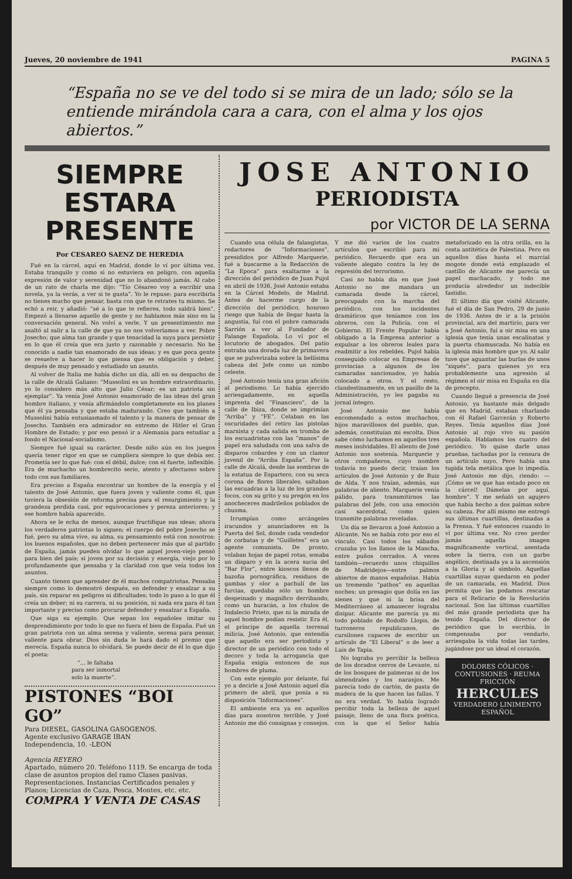Jueves, 20 noviembre de 1941 PAGINA 5
“España no se ve del todo si se mira de un lado; sólo se la entiende mirándola cara a cara, con el alma y los ojos abiertos.”
SIEMPRE ESTARA PRESENTE
Por CESAREO SAENZ DE HEREDIA
Fué en la cárcel, aquí en Madrid, donde lo ví por última vez. Estaba tranquilo y como si no estuviera en peligro, con aquella expresión de valor y serenidad que no lo abandonó jamás. Al cabo de un rato de charla me dijo: “Tío Césareo voy a escribir una novela, ya la verás, a ver si te gusta”. Yo le repuse: para escribirla no tienes mucho que pensar, basta con que te retrates tu mismo. Se echó a reir, y añadió: “sé a lo que te refieres, todo saldrá bien”. Empezó a llenarse aquello de gente y no hablamos más sino en la conversación general. No volví a verle. Y un presentimiento me asaltó al salir a la calle de que ya no nos volveríamos a ver. Pobre Josecho; que alma tan grande y que tenacidad la suya para persistir en lo que él creía que era justo y razonable y necesario. No he conocido a nadie tan enamorado de sus ideas; y es que poca gente se resuelve a hacer lo que piensa que es obligación y deber, después de muy pensado y estudiado un asunto.
Al volver de Italia me había dicho un día, allí en su despacho de la calle de Alcalá Galiano: “Mussolini es un hombre extraordinario, yo lo considero más alto que Julio César; es un patriota sin ejemplar”. Ya venía José Antonio enamorado de las ideas del gran hombre italiano, y venía afirmándolo completamente en los planes que él ya pensaba y que estaba madurando. Creo que también a Mussolini había entusiasmado el talento y la manera de pensar de Josecho. También era admirador en extremo de Hitler el Gran Hombre de Estado; y por eso pensó ir a Alemania para estudiar a fondo el Nacional-socialismo.
Siempre fué igual su carácter. Desde niño aún en los juegos quería tener rigor en que se cumpliera siempre lo que debía ser. Prometía ser lo que fué: con el débil, dulce; con el fuerte, inflexible. Era de muchacho un hombrecito serio, atento y afectuoso sobre todo con sus familiares.
Era preciso a España encontrar un hombre de la energía y el talento de José Antonio, que fuera joven y valiente como él, que tuviera la obsesión de reforma precisa para el resurgimiento y la grandeza perdida casi, por equivocaciones y pereza anteriores; y ese hombre había aparecido.
Ahora se le echa de menos, aunque fructifique sus ideas; ahora los verdaderos patriotas lo siguen; el cuerpo del pobre Josecho se fué, pero su alma vive, su alma, su pensamiento está con nosotros: los buenos españoles, que no deben pertenecer más que al partido de España, jamás pueden olvidar lo que aquel joven-viejo pensó para bien del país; si joven por su decisión y energía, viejo por lo profundamente que pensaba y la claridad con que veía todos los asuntos.
Cuanto tienen que aprender de él muchos compatriotas. Pensaba siempre como lo demostró después, en defender y ensalzar a su país, sin reparar en peligros ni dificultades; todo lo puso a lo que él creía un deber; ni su carrera, ni su posición, ni nada era para él tan importante y preciso como procurar defender y ensalzar a España.
Que siga su ejemplo. Que sepan los españoles imitar su desprendimiento por todo lo que no fuera el bien de España. Fué un gran patriota con un alma serena y valiente, serena para pensar, valiente para obrar. Dios sin duda le hará dado el premio que merecía. España nunca lo olvidará. Se puede decir de él lo que dijo el poeta:
“... le faltaba
para ser inmortal
solo la muerte”.
PISTONES “BOI GO”
Para DIESEL, GASOLINA GASOGENOS.
Agente exclusivo GARAGE IBAN
Independencia, 10. -LEON
Agencia REYERO
Apartado, número 20. Teléfono 1119. Se encarga de toda clase de asuntos propios del ramo Clases pasivas. Representaciones. Instancias Certificados penales y Planos; Licencias de Caza, Pesca, Montes, etc. etc.
COMPRA Y VENTA DE CASAS
JOSE ANTONIO
PERIODISTA
por VICTOR DE LA SERNA
Cuando una célula de falangistas, redactores de “Informaciones”, presididos por Alfredo Marquerie, fué a buscarme a la Redacción de “La Epoca” para exaltarme a la dirección del periódico de Juan Pujol en abril de 1936, José Antonio estaba en la Cárcel Modelo, de Madrid. Antes de hacerme cargo de la dirección del periódico, honroso riesgo que había de llegar hasta la angustia, fuí con el pobre camarada Sarrión a ver al Fundador de Falange Española. Lo ví por el locutorio de abogados. Del patio entraba una dorada luz de primavera que se pulverizaba sobre la bellísima cabeza del Jefe como un nimbo celeste.
José Antonio tenía una gran afición al periodismo. Lo había ejercido arriesgadamente, en aquella imprenta del “Financiero”, de la calle de Ibiza, donde se imprimían “Arriba” y “FE”. Celaban en las oscuridades del retiro las pistolas marxista y cada salida en tromba de los escuadristas con las “manos” de papel era saludada con una salva de disparos cobardes y con un clamor juvenil de “Arriba España”. Por la calle de Alcalá, desde las sombras de la estatua de Espartero, con su seca corona de flores liberales, saltaban las escuadras a la luz de los grandes focos, con su grito y su pregón en los anocheceres madrileños poblados de chusma.
Irrumpían como arcángeles iracundos y anunciadores en la Puerta del Sol, donde cada vendedor de corbatas y de “Guilletes” era un agente comunista. De pronto, volaban hojas de papel rotas, sonaba un disparo y en la acera sucia del “Bar Flor”, entre kioscos llenos de bazofia pornográfica, residuos de gambas y olor a pachulí de las furcias, quedaba sólo un hombre despeinado y magnífico derribando, como un huracán, a los chulos de Indalecio Prieto, que ni la mirada de aquel hombre podían resistir. Era él, el príncipe de aquella terrenal milicia, José Antonio, que entendía que aquello era ser periodista y director de un periódico con todo el decoro y toda la arrogancia que España exigía entonces de sus hombres de pluma.
Con este ejemplo por delante, fuí yo a decirle a José Antonio aquel día primero de abril, que ponía a su disposición “Informaciones”.
El ambiente era ya en aquellos días para nosotros terrible, y José Antonio me dió consignas y consejos. Y me dió varios de los cuatro artículos que escribió para mi periódico. Recuerdo que era un valiente alegato contra la ley de represión del terrorismo.
Casi no había día en que José Antonio no me mandara un camarada desde la cárcel, preocupado con la marcha del periódico, con los incidentes dramáticos que teníamos con los obreros, con la Policía, con el Gobierno. El Frente Popular había obligado a la Empresa anterior a expulsar a los obreros leales para readmitir a los rebeldes. Pujol había conseguido colocar en Empresas de provincias a algunos de los camaradas sancionados, yo había colocado a otros. Y el resto, clandestinamente, en un pasillo de la Administración, yo les pagaba su jornal íntegro.
José Antonio me había encomendado a estos muchachos, hijos maravillosos del pueblo, que, además, constituían mi escolta. Dios sabe cómo luchamos en aquellos tres meses inolvidables. El aliento de José Antonio nos sostenía. Marquerie y otros compañeros, cuyo nombre todavía no puedo decir, traían los artículos de José Antonio y de Ruiz de Alda. Y nos traían, además, sus palabras de aliento. Marquerie venía pálido, para transmitirnos las palabras del Jefe, con una emoción casi sacerdotal, como quien transmite palabras reveladas.
Un día se llevaron a José Antonio a Alicante. No se había roto por eso el vínculo. Casi todos los sábados cruzaba yo los llanos de la Mancha, entre puños cerrados. A veces también—recuerdo unos chiquillos de Madridejos—entre palmos abiertos de manos españolas. Había un tremendo “pathos” en aquellas noches; un presagio que dolía en las sienes y que ni la brisa del Mediterráneo al amanecer lograba disipar. Alicante me parecía ya mi todo poblado de Rodolfo Llopis, de turroneros republicanos, de cursilones capaces de escribir un artículo de “El Liberal” o de leer a Luis de Tapia.
No lograba yo percibir la belleza de los dorados cerros de Levante, ni de los bosques de palmeras ni de los almendrales y los naranjos. Me parecía todo de cartón, de pasta de madera de la que hacen las fallas. Y no era verdad. Yo había logrado percibir toda la belleza de aquel paisaje, lleno de una flora poética, con la que el Señor había metaforizado en la otra orilla, en la costa antitética de Palestina. Pero en aquellos días hasta el marcial mogote donde está emplazado el castillo de Alicante me parecía un papel machacado, y todo me producía alrededor un indecible fastidio.
El último día que visité Alicante, fué el día de San Pedro, 29 de junio de 1936. Antes de ir a la prisión provincial, ara del martirio, para ver a José Antonio, fuí a oir misa en una iglesia que tenía unas escalinatas y la puerta chamuscada. No había en la iglesia más hombre que yo. Al salir tuve que aguantar las burlas de unos “xiqués”, para quienes yo era probablemente una agresión al régimen el oir misa en España en día de precepto.
Cuando llegué a presencia de José Antonio, ya bastante más delgado que en Madrid, estaban charlando con él Rafael Garcerán y Roberto Reyes. Tenía aquellos días José Antonio al rojo vivo su pasión española. Hablamos los cuatro del periódico. Yo quise darle unas pruebas, tachadas por la censura de un artículo suyo. Pero había una tupida tela metálica que lo impedía. José Antonio me dijo, riendo: —¡Cómo se ve que has estado poco en la cárcel! Dámelas por aquí, hombre”. Y me señaló un agujero que había hecho a dos palmas sobre su cabeza. Por allí mismo me entregó sus últimas cuartillas, destinadas a la Prensa. Y fué entonces cuando lo ví por última vez. No creo perder jamás aquella imagen magníficamente vertical, asentada sobre la tierra, con un garbo angélico, destinada ya a la ascensión a la Gloria y al símbolo. Aquellas cuartillas suyas quedaron en poder de un camarada, en Madrid. Dios permita que las podamos rescatar para el Relicario de la Revolución nacional. Son las últimas cuartillas del más grande periodista que ha tenido España. Del director de periódico que lo escribía, lo compensaba por vendarlo, arriesgaba la vida todas las tardes, jugándose por un ideal el corazón.
DOLORES CÓLICOS · CONTUSIONES · REUMA
FRICCIÓN
HERCULES
VERDADERO LINIMENTO ESPAÑOL